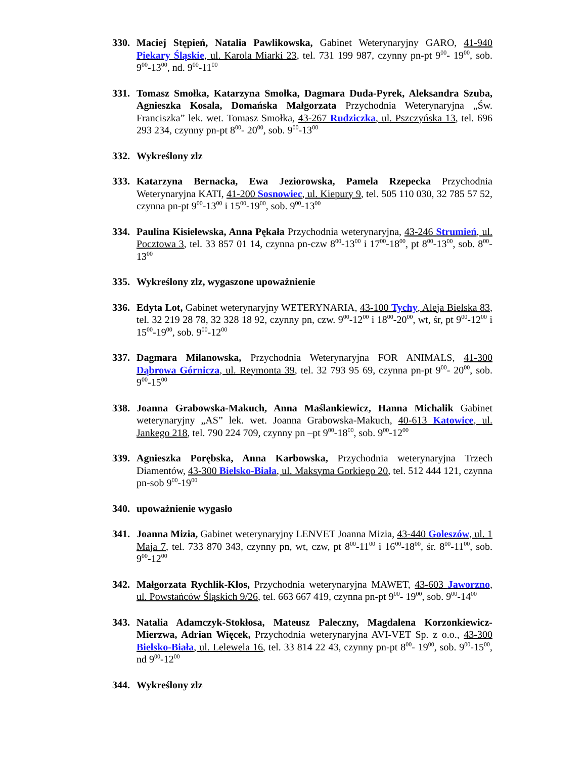330. Maciej Stępień, Natalia Pawlikowska, Gabinet Weterynaryjny GARO, 41-940 Piekary Śląskie, ul. Karola Miarki 23, tel. 731 199 987, czynny pn-pt 9<sup>00</sup>- 19<sup>00</sup>, sob. 9<sup>00</sup>-13<sup>00</sup>, nd. 9<sup>00</sup>-11<sup>00</sup>
331. Tomasz Smołka, Katarzyna Smołka, Dagmara Duda-Pyrek, Aleksandra Szuba, Agnieszka Kosala, Domańska Małgorzata Przychodnia Weterynaryjna „Św. Franciszka” lek. wet. Tomasz Smołka, 43-267 Rudziczka, ul. Pszczyńska 13, tel. 696 293 234, czynny pn-pt 8<sup>00</sup>- 20<sup>00</sup>, sob. 9<sup>00</sup>-13<sup>00</sup>
332. Wykreślony zlz
333. Katarzyna Bernacka, Ewa Jeziorowska, Pamela Rzepecka Przychodnia Weterynaryjna KATI, 41-200 Sosnowiec, ul. Kiepury 9, tel. 505 110 030, 32 785 57 52, czynna pn-pt 9<sup>00</sup>-13<sup>00</sup> i 15<sup>00</sup>-19<sup>00</sup>, sob. 9<sup>00</sup>-13<sup>00</sup>
334. Paulina Kisielewska, Anna Pękała Przychodnia weterynaryjna, 43-246 Strumień, ul. Pocztowa 3, tel. 33 857 01 14, czynna pn-czw 8<sup>00</sup>-13<sup>00</sup> i 17<sup>00</sup>-18<sup>00</sup>, pt 8<sup>00</sup>-13<sup>00</sup>, sob. 8<sup>00</sup>-13<sup>00</sup>
335. Wykreślony zlz, wygaszone upoważnienie
336. Edyta Lot, Gabinet weterynaryjny WETERYNARIA, 43-100 Tychy, Aleja Bielska 83, tel. 32 219 28 78, 32 328 18 92, czynny pn, czw. 9<sup>00</sup>-12<sup>00</sup> i 18<sup>00</sup>-20<sup>00</sup>, wt, śr, pt 9<sup>00</sup>-12<sup>00</sup> i 15<sup>00</sup>-19<sup>00</sup>, sob. 9<sup>00</sup>-12<sup>00</sup>
337. Dagmara Milanowska, Przychodnia Weterynaryjna FOR ANIMALS, 41-300 Dąbrowa Górnicza, ul. Reymonta 39, tel. 32 793 95 69, czynna pn-pt 9<sup>00</sup>- 20<sup>00</sup>, sob. 9<sup>00</sup>-15<sup>00</sup>
338. Joanna Grabowska-Makuch, Anna Maślankiewicz, Hanna Michalik Gabinet weterynaryjny „AS” lek. wet. Joanna Grabowska-Makuch, 40-613 Katowice, ul. Jankego 218, tel. 790 224 709, czynny pn –pt 9<sup>00</sup>-18<sup>00</sup>, sob. 9<sup>00</sup>-12<sup>00</sup>
339. Agnieszka Porębska, Anna Karbowska, Przychodnia weterynaryjna Trzech Diamentów, 43-300 Bielsko-Biała, ul. Maksyma Gorkiego 20, tel. 512 444 121, czynna pn-sob 9<sup>00</sup>-19<sup>00</sup>
340. upoważnienie wygasło
341. Joanna Mizia, Gabinet weterynaryjny LENVET Joanna Mizia, 43-440 Goleszów, ul. 1 Maja 7, tel. 733 870 343, czynny pn, wt, czw, pt 8<sup>00</sup>-11<sup>00</sup> i 16<sup>00</sup>-18<sup>00</sup>, śr. 8<sup>00</sup>-11<sup>00</sup>, sob. 9<sup>00</sup>-12<sup>00</sup>
342. Małgorzata Rychlik-Kłos, Przychodnia weterynaryjna MAWET, 43-603 Jaworzno, ul. Powstańców Śląskich 9/26, tel. 663 667 419, czynna pn-pt 9<sup>00</sup>- 19<sup>00</sup>, sob. 9<sup>00</sup>-14<sup>00</sup>
343. Natalia Adamczyk-Stokłosa, Mateusz Paleczny, Magdalena Korzonkiewicz-Mierzwa, Adrian Więcek, Przychodnia weterynaryjna AVI-VET Sp. z o.o., 43-300 Bielsko-Biała, ul. Lelewela 16, tel. 33 814 22 43, czynny pn-pt 8<sup>00</sup>- 19<sup>00</sup>, sob. 9<sup>00</sup>-15<sup>00</sup>, nd 9<sup>00</sup>-12<sup>00</sup>
344. Wykreślony zlz